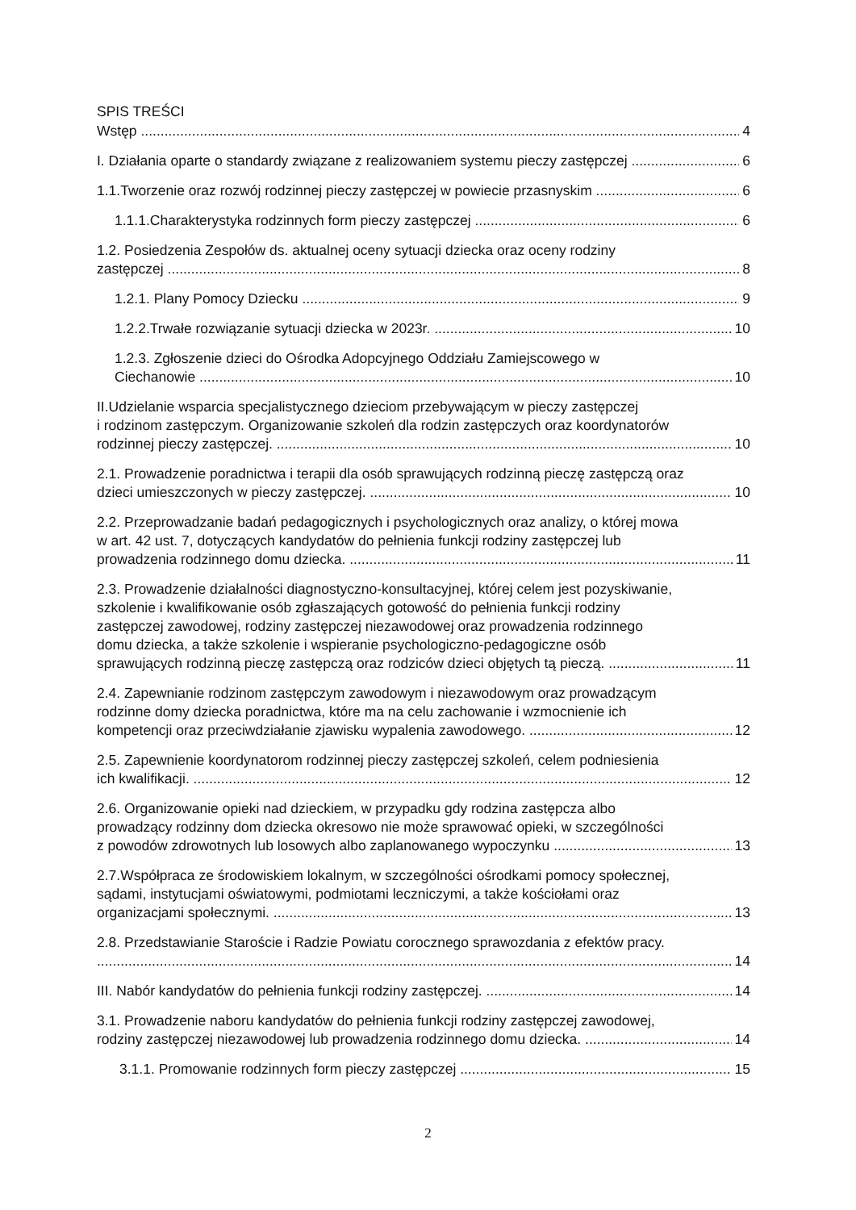SPIS TREŚCI
Wstęp 4
I. Działania oparte o standardy związane z realizowaniem systemu pieczy zastępczej 6
1.1.Tworzenie oraz rozwój rodzinnej pieczy zastępczej w powiecie przasnyskim 6
1.1.1.Charakterystyka rodzinnych form pieczy zastępczej 6
1.2. Posiedzenia Zespołów ds. aktualnej oceny sytuacji dziecka oraz oceny rodziny
zastępczej 8
1.2.1. Plany Pomocy Dziecku 9
1.2.2.Trwałe rozwiązanie sytuacji dziecka w 2023r. 10
1.2.3. Zgłoszenie dzieci do Ośrodka Adopcyjnego Oddziału Zamiejscowego w
Ciechanowie 10
II.Udzielanie wsparcia specjalistycznego dzieciom przebywającym w pieczy zastępczej
i rodzinom zastępczym. Organizowanie szkoleń dla rodzin zastępczych oraz koordynatorów
rodzinnej pieczy zastępczej. 10
2.1. Prowadzenie poradnictwa i terapii dla osób sprawujących rodzinną pieczę zastępczą oraz
dzieci umieszczonych w pieczy zastępczej. 10
2.2. Przeprowadzanie badań pedagogicznych i psychologicznych oraz analizy, o której mowa
w art. 42 ust. 7, dotyczących kandydatów do pełnienia funkcji rodziny zastępczej lub
prowadzenia rodzinnego domu dziecka. 11
2.3. Prowadzenie działalności diagnostyczno-konsultacyjnej, której celem jest pozyskiwanie,
szkolenie i kwalifikowanie osób zgłaszających gotowość do pełnienia funkcji rodziny
zastępczej zawodowej, rodziny zastępczej niezawodowej oraz prowadzenia rodzinnego
domu dziecka, a także szkolenie i wspieranie psychologiczno-pedagogiczne osób
sprawujących rodzinną pieczę zastępczą oraz rodziców dzieci objętych tą pieczą. 11
2.4. Zapewnianie rodzinom zastępczym zawodowym i niezawodowym oraz prowadzącym
rodzinne domy dziecka poradnictwa, które ma na celu zachowanie i wzmocnienie ich
kompetencji oraz przeciwdziałanie zjawisku wypalenia zawodowego. 12
2.5. Zapewnienie koordynatorom rodzinnej pieczy zastępczej szkoleń, celem podniesienia
ich kwalifikacji. 12
2.6. Organizowanie opieki nad dzieckiem, w przypadku gdy rodzina zastępcza albo
prowadzący rodzinny dom dziecka okresowo nie może sprawować opieki, w szczególności
z powodów zdrowotnych lub losowych albo zaplanowanego wypoczynku 13
2.7.Współpraca ze środowiskiem lokalnym, w szczególności ośrodkami pomocy społecznej,
sądami, instytucjami oświatowymi, podmiotami leczniczymi, a także kościołami oraz
organizacjami społecznymi. 13
2.8. Przedstawianie Staroście i Radzie Powiatu corocznego sprawozdania z efektów pracy.
14
III. Nabór kandydatów do pełnienia funkcji rodziny zastępczej. 14
3.1. Prowadzenie naboru kandydatów do pełnienia funkcji rodziny zastępczej zawodowej,
rodziny zastępczej niezawodowej lub prowadzenia rodzinnego domu dziecka. 14
3.1.1. Promowanie rodzinnych form pieczy zastępczej 15
2